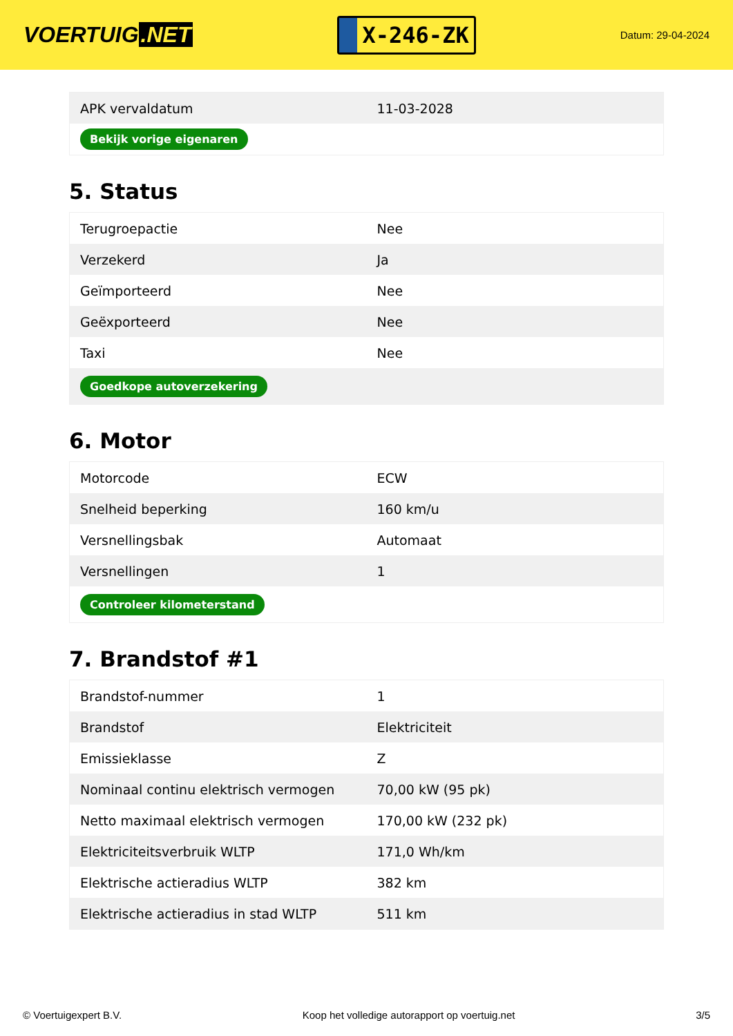VOERTUIG.NET
X-246-ZK
Datum: 29-04-2024
| APK vervaldatum | 11-03-2028 |
| Bekijk vorige eigenaren | |
5. Status
| Terugroepactie | Nee |
| Verzekerd | Ja |
| Geïmporteerd | Nee |
| Geëxporteerd | Nee |
| Taxi | Nee |
| Goedkope autoverzekering | |
6. Motor
| Motorcode | ECW |
| Snelheid beperking | 160 km/u |
| Versnellingsbak | Automaat |
| Versnellingen | 1 |
| Controleer kilometerstand | |
7. Brandstof #1
| Brandstof-nummer | 1 |
| Brandstof | Elektriciteit |
| Emissieklasse | Z |
| Nominaal continu elektrisch vermogen | 70,00 kW (95 pk) |
| Netto maximaal elektrisch vermogen | 170,00 kW (232 pk) |
| Elektriciteitsverbruik WLTP | 171,0 Wh/km |
| Elektrische actieradius WLTP | 382 km |
| Elektrische actieradius in stad WLTP | 511 km |
© Voertuigexpert B.V. Koop het volledige autorapport op voertuig.net 3/5